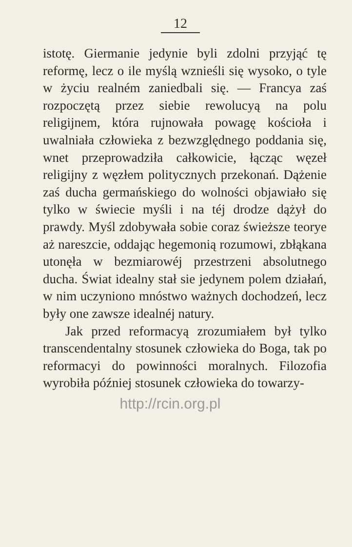12
istotę. Giermanie jedynie byli zdolni przyjąć tę reformę, lecz o ile myślą wznieśli się wysoko, o tyle w życiu realném zaniedbali się. — Francya zaś rozpoczętą przez siebie rewolucyą na polu religijnem, która rujnowała powagę kościoła i uwalniała człowieka z bezwzględnego poddania się, wnet przeprowadziła całkowicie, łącząc węzeł religijny z węzłem politycznych przekonań. Dążenie zaś ducha germańskiego do wolności objawiało się tylko w świecie myśli i na téj drodze dążył do prawdy. Myśl zdobywała sobie coraz świeższe teorye aż nareszcie, oddając hegemonią rozumowi, zbłąkana utonęła w bezmiarowéj przestrzeni absolutnego ducha. Świat idealny stał sie jedynem polem działań, w nim uczyniono mnóstwo ważnych dochodzeń, lecz były one zawsze idealnéj natury.
Jak przed reformacyą zrozumiałem był tylko transcendentalny stosunek człowieka do Boga, tak po reformacyi do powinności moralnych. Filozofia wyrobiła później stosunek człowieka do towarzy-
http://rcin.org.pl